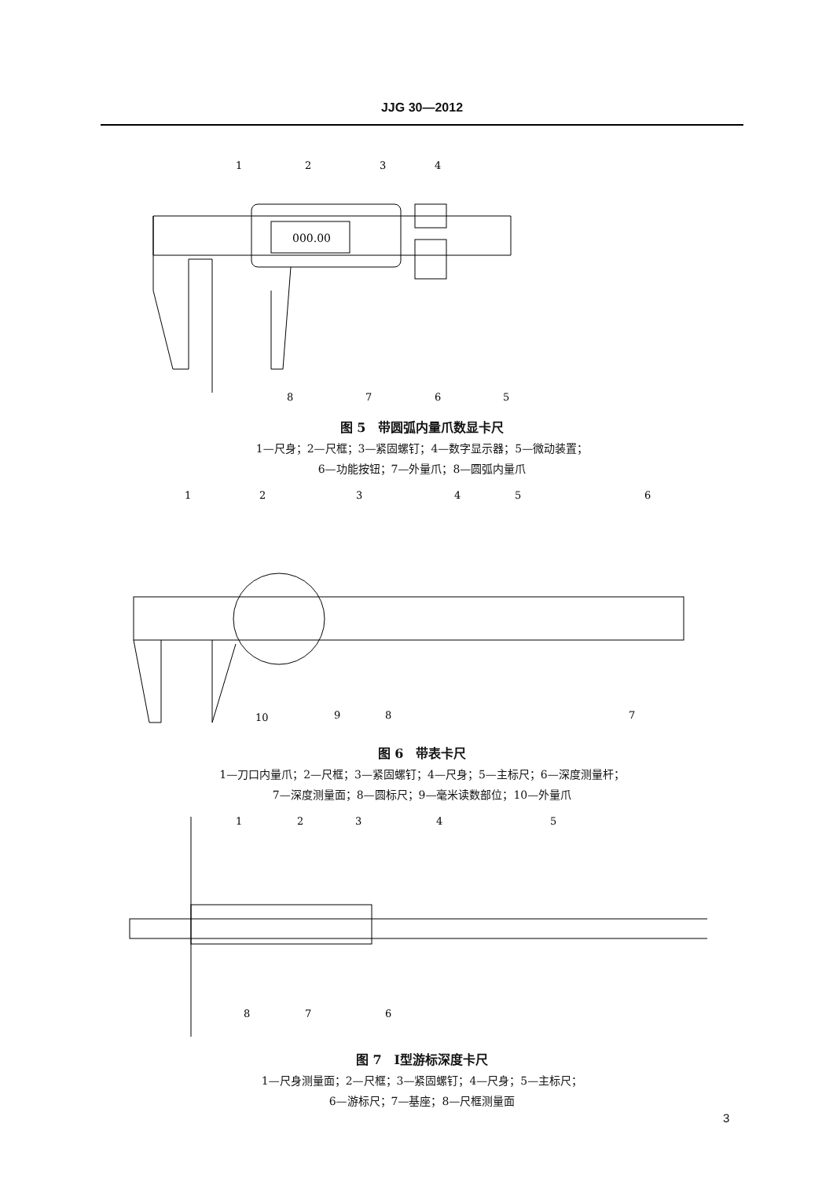JJG 30—2012
000.00
1
2
3
4
5
6
7
8
图 5　带圆弧内量爪数显卡尺
1—尺身；2—尺框；3—紧固螺钉；4—数字显示器；5—微动装置；
6—功能按钮；7—外量爪；8—圆弧内量爪
1
2
3
4
5
6
7
8
9
10
图 6　带表卡尺
1—刀口内量爪；2—尺框；3—紧固螺钉；4—尺身；5—主标尺；6—深度测量杆；
7—深度测量面；8—圆标尺；9—毫米读数部位；10—外量爪
1
2
3
4
5
6
7
8
图 7　Ⅰ型游标深度卡尺
1—尺身测量面；2—尺框；3—紧固螺钉；4—尺身；5—主标尺；
6—游标尺；7—基座；8—尺框测量面
3